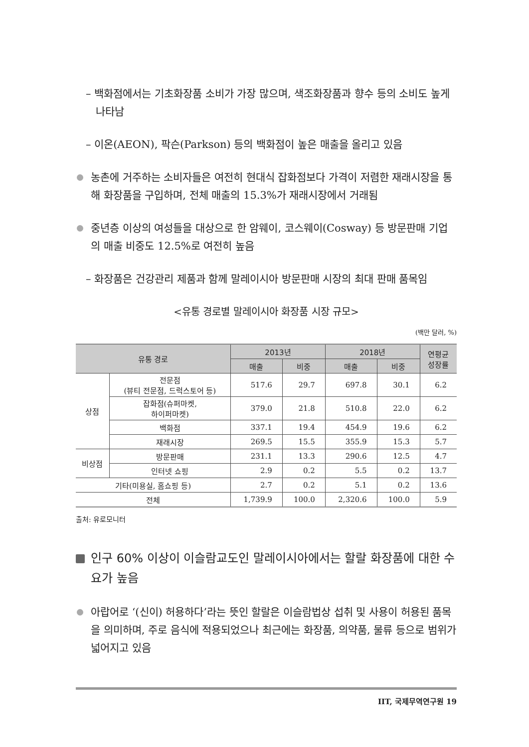– 백화점에서는 기초화장품 소비가 가장 많으며, 색조화장품과 향수 등의 소비도 높게 나타남
– 이온(AEON), 팍슨(Parkson) 등의 백화점이 높은 매출을 올리고 있음
농촌에 거주하는 소비자들은 여전히 현대식 잡화점보다 가격이 저렴한 재래시장을 통해 화장품을 구입하며, 전체 매출의 15.3%가 재래시장에서 거래됨
중년층 이상의 여성들을 대상으로 한 암웨이, 코스웨이(Cosway) 등 방문판매 기업의 매출 비중도 12.5%로 여전히 높음
– 화장품은 건강관리 제품과 함께 말레이시아 방문판매 시장의 최대 판매 품목임
<유통 경로별 말레이시아 화장품 시장 규모>
(백만 달러, %)
| 유통 경로 | | 2013년 | | 2018년 | | 연평균 성장률 |
| --- | --- | --- | --- | --- | --- | --- |
| | | 매출 | 비중 | 매출 | 비중 | |
| 상점 | 전문점 (뷰티 전문점, 드럭스토어 등) | 517.6 | 29.7 | 697.8 | 30.1 | 6.2 |
| | 잡화점(슈퍼마켓, 하이퍼마켓) | 379.0 | 21.8 | 510.8 | 22.0 | 6.2 |
| | 백화점 | 337.1 | 19.4 | 454.9 | 19.6 | 6.2 |
| | 재래시장 | 269.5 | 15.5 | 355.9 | 15.3 | 5.7 |
| 비상점 | 방문판매 | 231.1 | 13.3 | 290.6 | 12.5 | 4.7 |
| | 인터넷 쇼핑 | 2.9 | 0.2 | 5.5 | 0.2 | 13.7 |
| 기타(미용실, 홈쇼핑 등) | | 2.7 | 0.2 | 5.1 | 0.2 | 13.6 |
| 전체 | | 1,739.9 | 100.0 | 2,320.6 | 100.0 | 5.9 |
출처: 유로모니터
인구 60% 이상이 이슬람교도인 말레이시아에서는 할랄 화장품에 대한 수요가 높음
아랍어로 ‘(신이) 허용하다’라는 뜻인 할랄은 이슬람법상 섭취 및 사용이 허용된 품목을 의미하며, 주로 음식에 적용되었으나 최근에는 화장품, 의약품, 물류 등으로 범위가 넓어지고 있음
IIT, 국제무역연구원 19